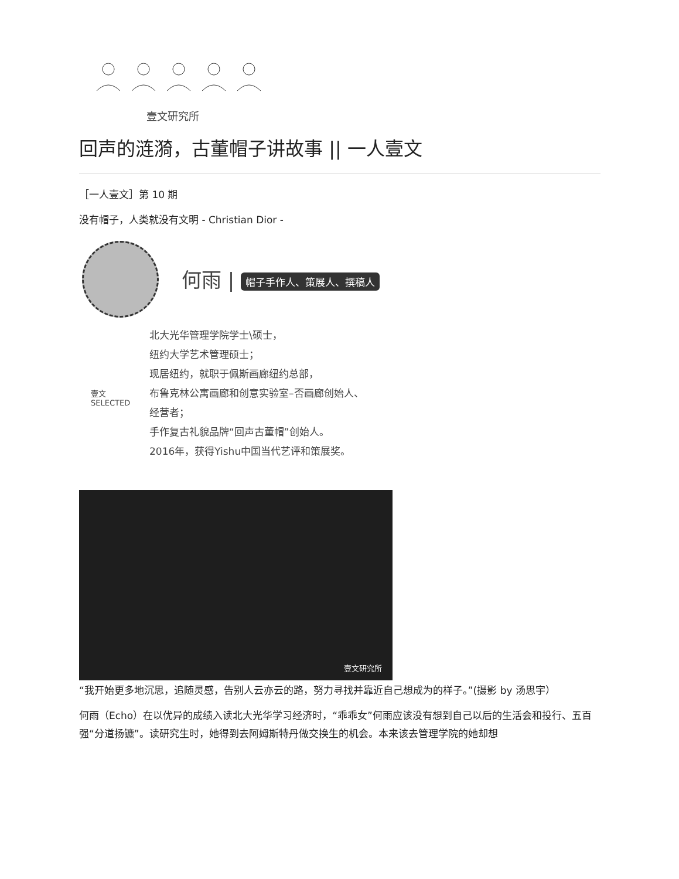壹文研究所
回声的涟漪，古董帽子讲故事 || 一人壹文
［一人壹文］第 10 期
没有帽子，人类就没有文明 - Christian Dior -
何雨 | 帽子手作人、策展人、撰稿人
壹文
SELECTED
北大光华管理学院学士\硕士，
纽约大学艺术管理硕士；
现居纽约，就职于佩斯画廊纽约总部，
布鲁克林公寓画廊和创意实验室–否画廊创始人、
经营者；
手作复古礼貌品牌“回声古董帽”创始人。
2016年，获得Yishu中国当代艺评和策展奖。
壹文研究所
“我开始更多地沉思，追随灵感，告别人云亦云的路，努力寻找并靠近自己想成为的样子。”(摄影 by 汤思宇）
何雨（Echo）在以优异的成绩入读北大光华学习经济时，“乖乖女”何雨应该没有想到自己以后的生活会和投行、五百强“分道扬镳”。读研究生时，她得到去阿姆斯特丹做交换生的机会。本来该去管理学院的她却想